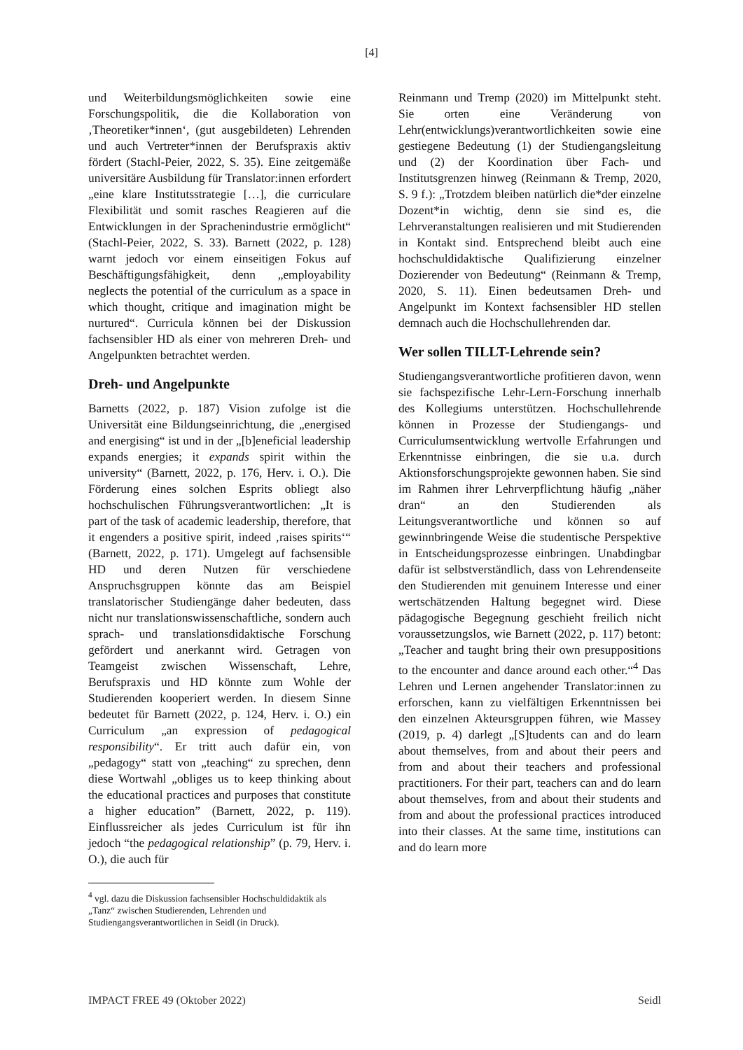[4]
und Weiterbildungsmöglichkeiten sowie eine Forschungspolitik, die die Kollaboration von ‚Theoretiker*innen‘, (gut ausgebildeten) Lehrenden und auch Vertreter*innen der Berufspraxis aktiv fördert (Stachl-Peier, 2022, S. 35). Eine zeitgemäße universitäre Ausbildung für Translator:innen erfordert „eine klare Institutsstrategie […], die curriculare Flexibilität und somit rasches Reagieren auf die Entwicklungen in der Sprachenindustrie ermöglicht“ (Stachl-Peier, 2022, S. 33). Barnett (2022, p. 128) warnt jedoch vor einem einseitigen Fokus auf Beschäftigungsfähigkeit, denn „employability neglects the potential of the curriculum as a space in which thought, critique and imagination might be nurtured“. Curricula können bei der Diskussion fachsensibler HD als einer von mehreren Dreh- und Angelpunkten betrachtet werden.
Dreh- und Angelpunkte
Barnetts (2022, p. 187) Vision zufolge ist die Universität eine Bildungseinrichtung, die „energised and energising“ ist und in der „[b]eneficial leadership expands energies; it expands spirit within the university“ (Barnett, 2022, p. 176, Herv. i. O.). Die Förderung eines solchen Esprits obliegt also hochschulischen Führungsverantwortlichen: „It is part of the task of academic leadership, therefore, that it engenders a positive spirit, indeed ‚raises spirits‘“ (Barnett, 2022, p. 171). Umgelegt auf fachsensible HD und deren Nutzen für verschiedene Anspruchsgruppen könnte das am Beispiel translatorischer Studiengänge daher bedeuten, dass nicht nur translationswissenschaftliche, sondern auch sprach- und translationsdidaktische Forschung gefördert und anerkannt wird. Getragen von Teamgeist zwischen Wissenschaft, Lehre, Berufspraxis und HD könnte zum Wohle der Studierenden kooperiert werden. In diesem Sinne bedeutet für Barnett (2022, p. 124, Herv. i. O.) ein Curriculum „an expression of pedagogical responsibility“. Er tritt auch dafür ein, von „pedagogy“ statt von „teaching“ zu sprechen, denn diese Wortwahl „obliges us to keep thinking about the educational practices and purposes that constitute a higher education” (Barnett, 2022, p. 119). Einflussreicher als jedes Curriculum ist für ihn jedoch “the pedagogical relationship” (p. 79, Herv. i. O.), die auch für
<sup>4</sup> vgl. dazu die Diskussion fachsensibler Hochschuldidaktik als „Tanz“ zwischen Studierenden, Lehrenden und Studiengangsverantwortlichen in Seidl (in Druck).
Reinmann und Tremp (2020) im Mittelpunkt steht. Sie orten eine Veränderung von Lehr(entwicklungs)verantwortlichkeiten sowie eine gestiegene Bedeutung (1) der Studiengangsleitung und (2) der Koordination über Fach- und Institutsgrenzen hinweg (Reinmann & Tremp, 2020, S. 9 f.): „Trotzdem bleiben natürlich die*der einzelne Dozent*in wichtig, denn sie sind es, die Lehrveranstaltungen realisieren und mit Studierenden in Kontakt sind. Entsprechend bleibt auch eine hochschuldidaktische Qualifizierung einzelner Dozierender von Bedeutung“ (Reinmann & Tremp, 2020, S. 11). Einen bedeutsamen Dreh- und Angelpunkt im Kontext fachsensibler HD stellen demnach auch die Hochschullehrenden dar.
Wer sollen TILLT-Lehrende sein?
Studiengangsverantwortliche profitieren davon, wenn sie fachspezifische Lehr-Lern-Forschung innerhalb des Kollegiums unterstützen. Hochschullehrende können in Prozesse der Studiengangs- und Curriculumsentwicklung wertvolle Erfahrungen und Erkenntnisse einbringen, die sie u.a. durch Aktionsforschungsprojekte gewonnen haben. Sie sind im Rahmen ihrer Lehrverpflichtung häufig „näher dran“ an den Studierenden als Leitungsverantwortliche und können so auf gewinnbringende Weise die studentische Perspektive in Entscheidungsprozesse einbringen. Unabdingbar dafür ist selbstverständlich, dass von Lehrendenseite den Studierenden mit genuinem Interesse und einer wertschätzenden Haltung begegnet wird. Diese pädagogische Begegnung geschieht freilich nicht voraussetzungslos, wie Barnett (2022, p. 117) betont: „Teacher and taught bring their own presuppositions to the encounter and dance around each other.“<sup>4</sup> Das Lehren und Lernen angehender Translator:innen zu erforschen, kann zu vielfältigen Erkenntnissen bei den einzelnen Akteursgruppen führen, wie Massey (2019, p. 4) darlegt „[S]tudents can and do learn about themselves, from and about their peers and from and about their teachers and professional practitioners. For their part, teachers can and do learn about themselves, from and about their students and from and about the professional practices introduced into their classes. At the same time, institutions can and do learn more
IMPACT FREE 49 (Oktober 2022) Seidl